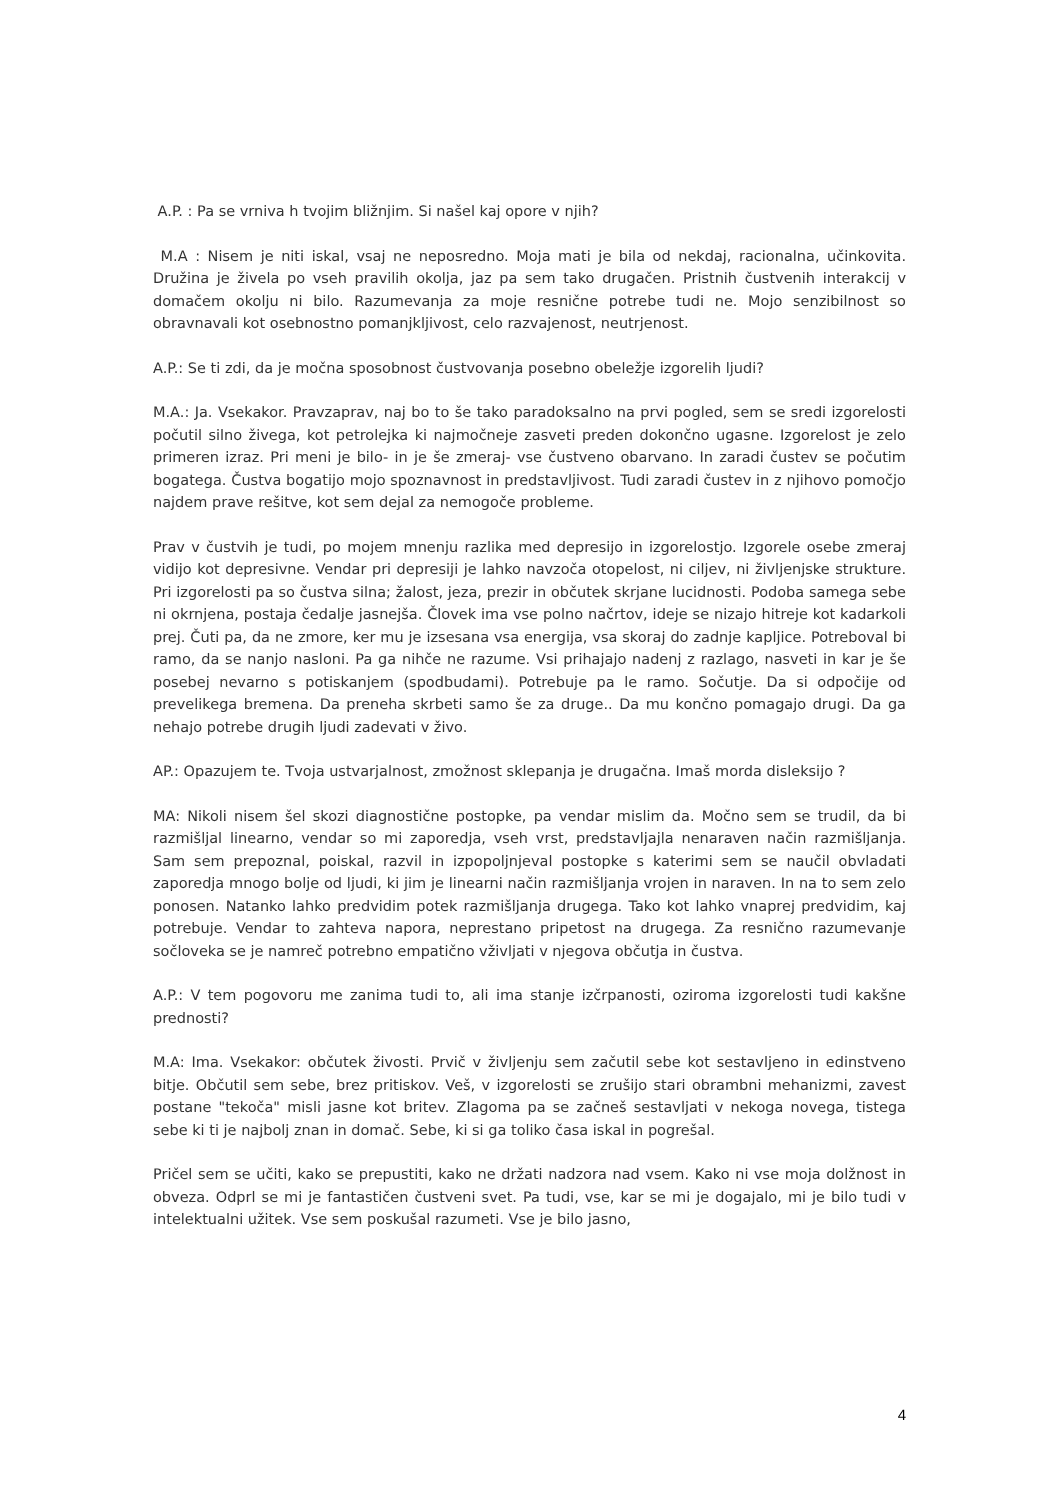A.P. : Pa se vrniva h tvojim bližnjim. Si našel kaj opore v njih?
M.A : Nisem je niti iskal, vsaj ne neposredno. Moja mati je bila od nekdaj, racionalna, učinkovita. Družina je živela po vseh pravilih okolja, jaz pa sem tako drugačen. Pristnih čustvenih interakcij v domačem okolju ni bilo. Razumevanja za moje resnične potrebe tudi ne. Mojo senzibilnost so obravnavali kot osebnostno pomanjkljivost, celo razvajenost, neutrjenost.
A.P.: Se ti zdi, da je močna sposobnost čustvovanja posebno obeležje izgorelih ljudi?
M.A.: Ja. Vsekakor. Pravzaprav, naj bo to še tako paradoksalno na prvi pogled, sem se sredi izgorelosti počutil silno živega, kot petrolejka ki najmočneje zasveti preden dokončno ugasne. Izgorelost je zelo primeren izraz. Pri meni je bilo- in je še zmeraj- vse čustveno obarvano. In zaradi čustev se počutim bogatega. Čustva bogatijo mojo spoznavnost in predstavljivost. Tudi zaradi čustev in z njihovo pomočjo najdem prave rešitve, kot sem dejal za nemogoče probleme.
Prav v čustvih je tudi, po mojem mnenju razlika med depresijo in izgorelostjo. Izgorele osebe zmeraj vidijo kot depresivne. Vendar pri depresiji je lahko navzoča otopelost, ni ciljev, ni življenjske strukture. Pri izgorelosti pa so čustva silna; žalost, jeza, prezir in občutek skrjane lucidnosti. Podoba samega sebe ni okrnjena, postaja čedalje jasnejša. Človek ima vse polno načrtov, ideje se nizajo hitreje kot kadarkoli prej. Čuti pa, da ne zmore, ker mu je izsesana vsa energija, vsa skoraj do zadnje kapljice. Potreboval bi ramo, da se nanjo nasloni. Pa ga nihče ne razume. Vsi prihajajo nadenj z razlago, nasveti in kar je še posebej nevarno s potiskanjem (spodbudami). Potrebuje pa le ramo. Sočutje. Da si odpočije od prevelikega bremena. Da preneha skrbeti samo še za druge.. Da mu končno pomagajo drugi. Da ga nehajo potrebe drugih ljudi zadevati v živo.
AP.: Opazujem te. Tvoja ustvarjalnost, zmožnost sklepanja je drugačna. Imaš morda disleksijo ?
MA: Nikoli nisem šel skozi diagnostične postopke, pa vendar mislim da. Močno sem se trudil, da bi razmišljal linearno, vendar so mi zaporedja, vseh vrst, predstavljajla nenaraven način razmišljanja. Sam sem prepoznal, poiskal, razvil in izpopoljnjeval postopke s katerimi sem se naučil obvladati zaporedja mnogo bolje od ljudi, ki jim je linearni način razmišljanja vrojen in naraven. In na to sem zelo ponosen. Natanko lahko predvidim potek razmišljanja drugega. Tako kot lahko vnaprej predvidim, kaj potrebuje. Vendar to zahteva napora, neprestano pripetost na drugega. Za resnično razumevanje sočloveka se je namreč potrebno empatično vživljati v njegova občutja in čustva.
A.P.: V tem pogovoru me zanima tudi to, ali ima stanje izčrpanosti, oziroma izgorelosti tudi kakšne prednosti?
M.A: Ima. Vsekakor: občutek živosti. Prvič v življenju sem začutil sebe kot sestavljeno in edinstveno bitje. Občutil sem sebe, brez pritiskov. Veš, v izgorelosti se zrušijo stari obrambni mehanizmi, zavest postane "tekoča" misli jasne kot britev. Zlagoma pa se začneš sestavljati v nekoga novega, tistega sebe ki ti je najbolj znan in domač. Sebe, ki si ga toliko časa iskal in pogrešal.
Pričel sem se učiti, kako se prepustiti, kako ne držati nadzora nad vsem. Kako ni vse moja dolžnost in obveza. Odprl se mi je fantastičen čustveni svet. Pa tudi, vse, kar se mi je dogajalo, mi je bilo tudi v intelektualni užitek. Vse sem poskušal razumeti. Vse je bilo jasno,
4